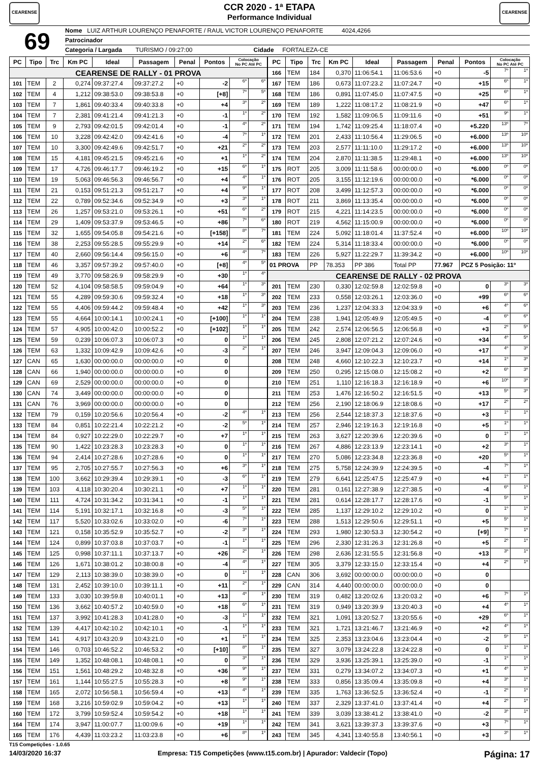CEARENSE
CCR 2020 - 1ª ETAPA
Performance Individual
CEARENSE
69
Nome LUIZ ARTHUR LOURENÇO PENAFORTE / RAUL VICTOR LOURENÇO PENAFORTE 4024,4266
Patrocinador
Categoria / Largada TURISMO / 09:27:00 Cidade FORTALEZA-CE
| PC | Tipo | Trc | Km PC | Ideal | Passagem | Penal | Pontos | Colocação No PC Até PC | |
| --- | --- | --- | --- | --- | --- | --- | --- | --- | --- |
| CEARENSE DE RALLY - 01 PROVA | | | | | | | | | |
| 101 | TEM | 2 | 0,274 | 09:37:27.4 | 09:37:27.2 | +0 | -2 | 6º | 6º |
| 102 | TEM | 4 | 1,212 | 09:38:53.0 | 09:38:53.8 | +0 | [+8] | 7º | 5º |
| 103 | TEM | 7 | 1,861 | 09:40:33.4 | 09:40:33.8 | +0 | +4 | 3º | 2º |
| 104 | TEM | 7 | 2,381 | 09:41:21.4 | 09:41:21.3 | +0 | -1 | 1º | 2º |
| 105 | TEM | 9 | 2,793 | 09:42:01.5 | 09:42:01.4 | +0 | -1 | 4º | 2º |
| 106 | TEM | 10 | 3,228 | 09:42:42.0 | 09:42:41.6 | +0 | -4 | 7º | 1º |
| 107 | TEM | 10 | 3,300 | 09:42:49.6 | 09:42:51.7 | +0 | +21 | 2º | 2º |
| 108 | TEM | 15 | 4,181 | 09:45:21.5 | 09:45:21.6 | +0 | +1 | 1º | 2º |
| 109 | TEM | 17 | 4,726 | 09:46:17.7 | 09:46:19.2 | +0 | +15 | 6º | 1º |
| 110 | TEM | 19 | 5,063 | 09:46:56.3 | 09:46:56.7 | +0 | +4 | 4º | 1º |
| 111 | TEM | 21 | 0,153 | 09:51:21.3 | 09:51:21.7 | +0 | +4 | 9º | 1º |
| 112 | TEM | 22 | 0,789 | 09:52:34.6 | 09:52:34.9 | +0 | +3 | 3º | 1º |
| 113 | TEM | 26 | 1,257 | 09:53:21.0 | 09:53:26.1 | +0 | +51 | 6º | 2º |
| 114 | TEM | 29 | 1,409 | 09:53:37.9 | 09:53:46.5 | +0 | +86 | 7º | 6º |
| 115 | TEM | 32 | 1,655 | 09:54:05.8 | 09:54:21.6 | +0 | [+158] | 8º | 7º |
| 116 | TEM | 38 | 2,253 | 09:55:28.5 | 09:55:29.9 | +0 | +14 | 2º | 6º |
| 117 | TEM | 40 | 2,660 | 09:56:14.4 | 09:56:15.0 | +0 | +6 | 4º | 7º |
| 118 | TEM | 46 | 3,357 | 09:57:39.2 | 09:57:40.0 | +0 | [+8] | 4º | 5º |
| 119 | TEM | 49 | 3,770 | 09:58:26.9 | 09:58:29.9 | +0 | +30 | 1º | 4º |
| 120 | TEM | 52 | 4,104 | 09:58:58.5 | 09:59:04.9 | +0 | +64 | 1º | 3º |
| 121 | TEM | 55 | 4,289 | 09:59:30.6 | 09:59:32.4 | +0 | +18 | 1º | 3º |
| 122 | TEM | 55 | 4,406 | 09:59:44.2 | 09:59:48.4 | +0 | +42 | 1º | 3º |
| 123 | TEM | 55 | 4,664 | 10:00:14.1 | 10:00:24.1 | +0 | [+100] | 1º | 1º |
| 124 | TEM | 57 | 4,905 | 10:00:42.0 | 10:00:52.2 | +0 | [+102] | 1º | 1º |
| 125 | TEM | 59 | 0,239 | 10:06:07.3 | 10:06:07.3 | +0 | 0 | 1º | 1º |
| 126 | TEM | 63 | 1,332 | 10:09:42.9 | 10:09:42.6 | +0 | -3 | 2º | 1º |
| 127 | CAN | 65 | 1,630 | 00:00:00.0 | 00:00:00.0 | +0 | 0 | | |
| 128 | CAN | 66 | 1,940 | 00:00:00.0 | 00:00:00.0 | +0 | 0 | | |
| 129 | CAN | 69 | 2,529 | 00:00:00.0 | 00:00:00.0 | +0 | 0 | | |
| 130 | CAN | 74 | 3,449 | 00:00:00.0 | 00:00:00.0 | +0 | 0 | | |
| 131 | CAN | 76 | 3,969 | 00:00:00.0 | 00:00:00.0 | +0 | 0 | | |
| 132 | TEM | 79 | 0,159 | 10:20:56.6 | 10:20:56.4 | +0 | -2 | 4º | 1º |
| 133 | TEM | 84 | 0,851 | 10:22:21.4 | 10:22:21.2 | +0 | -2 | 5º | 1º |
| 134 | TEM | 84 | 0,927 | 10:22:29.0 | 10:22:29.7 | +0 | +7 | 1º | 1º |
| 135 | TEM | 90 | 1,422 | 10:23:28.3 | 10:23:28.3 | +0 | 0 | 1º | 1º |
| 136 | TEM | 94 | 2,414 | 10:27:28.6 | 10:27:28.6 | +0 | 0 | 1º | 1º |
| 137 | TEM | 95 | 2,705 | 10:27:55.7 | 10:27:56.3 | +0 | +6 | 3º | 1º |
| 138 | TEM | 100 | 3,662 | 10:29:39.4 | 10:29:39.1 | +0 | -3 | 6º | 1º |
| 139 | TEM | 103 | 4,118 | 10:30:20.4 | 10:30:21.1 | +0 | +7 | 1º | 1º |
| 140 | TEM | 111 | 4,724 | 10:31:34.2 | 10:31:34.1 | +0 | -1 | 1º | 1º |
| 141 | TEM | 114 | 5,191 | 10:32:17.1 | 10:32:16.8 | +0 | -3 | 5º | 1º |
| 142 | TEM | 117 | 5,520 | 10:33:02.6 | 10:33:02.0 | +0 | -6 | 7º | 1º |
| 143 | TEM | 121 | 0,158 | 10:35:52.9 | 10:35:52.7 | +0 | -2 | 3º | 1º |
| 144 | TEM | 124 | 0,899 | 10:37:03.8 | 10:37:03.7 | +0 | -1 | 1º | 1º |
| 145 | TEM | 125 | 0,998 | 10:37:11.1 | 10:37:13.7 | +0 | +26 | 2º | 1º |
| 146 | TEM | 126 | 1,671 | 10:38:01.2 | 10:38:00.8 | +0 | -4 | 4º | 1º |
| 147 | TEM | 129 | 2,113 | 10:38:39.0 | 10:38:39.0 | +0 | 0 | 1º | 1º |
| 148 | TEM | 131 | 2,452 | 10:39:10.0 | 10:39:11.1 | +0 | +11 | 2º | 1º |
| 149 | TEM | 133 | 3,030 | 10:39:59.8 | 10:40:01.1 | +0 | +13 | 4º | 1º |
| 150 | TEM | 136 | 3,662 | 10:40:57.2 | 10:40:59.0 | +0 | +18 | 6º | 1º |
| 151 | TEM | 137 | 3,992 | 10:41:28.3 | 10:41:28.0 | +0 | -3 | 1º | 1º |
| 152 | TEM | 139 | 4,417 | 10:42:10.2 | 10:42:10.1 | +0 | -1 | 1º | 1º |
| 153 | TEM | 141 | 4,917 | 10:43:20.9 | 10:43:21.0 | +0 | +1 | 1º | 1º |
| 154 | TEM | 146 | 0,703 | 10:46:52.2 | 10:46:53.2 | +0 | [+10] | 8º | 1º |
| 155 | TEM | 149 | 1,352 | 10:48:08.1 | 10:48:08.1 | +0 | 0 | 3º | 1º |
| 156 | TEM | 151 | 1,561 | 10:48:29.2 | 10:48:32.8 | +0 | +36 | 9º | 1º |
| 157 | TEM | 161 | 1,144 | 10:55:27.5 | 10:55:28.3 | +0 | +8 | 9º | 1º |
| 158 | TEM | 165 | 2,072 | 10:56:58.1 | 10:56:59.4 | +0 | +13 | 4º | 1º |
| 159 | TEM | 168 | 3,216 | 10:59:02.9 | 10:59:04.2 | +0 | +13 | 1º | 1º |
| 160 | TEM | 172 | 3,799 | 10:59:52.4 | 10:59:54.2 | +0 | +18 | 1º | 1º |
| 164 | TEM | 174 | 3,947 | 11:00:07.7 | 11:00:09.6 | +0 | +19 | 1º | 1º |
| 165 | TEM | 176 | 4,439 | 11:03:23.2 | 11:03:23.8 | +0 | +6 | 8º | 1º |
| PC | Tipo | Trc | Km PC | Ideal | Passagem | Penal | Pontos | Colocação No PC Até PC | |
| --- | --- | --- | --- | --- | --- | --- | --- | --- | --- |
| 166 | TEM | 184 | 0,370 | 11:06:54.1 | 11:06:53.6 | +0 | -5 | 7º | 1º |
| 167 | TEM | 186 | 0,673 | 11:07:23.2 | 11:07:24.7 | +0 | +15 | 6º | 1º |
| 168 | TEM | 186 | 0,891 | 11:07:45.0 | 11:07:47.5 | +0 | +25 | 6º | 1º |
| 169 | TEM | 189 | 1,222 | 11:08:17.2 | 11:08:21.9 | +0 | +47 | 6º | 1º |
| 170 | TEM | 192 | 1,582 | 11:09:06.5 | 11:09:11.6 | +0 | +51 | 9º | 1º |
| 171 | TEM | 194 | 1,742 | 11:09:25.4 | 11:18:07.4 | +0 | +5.220 | 13º | 7º |
| 172 | TEM | 201 | 2,433 | 11:10:56.4 | 11:29:06.5 | +0 | +6.000 | 13º | 10º |
| 173 | TEM | 203 | 2,577 | 11:11:10.0 | 11:29:17.2 | +0 | +6.000 | 13º | 10º |
| 174 | TEM | 204 | 2,870 | 11:11:38.5 | 11:29:48.1 | +0 | +6.000 | 13º | 10º |
| 175 | ROT | 205 | 3,009 | 11:11:58.6 | 00:00:00.0 | +0 | *6.000 | 0º | 0º |
| 176 | ROT | 205 | 3,155 | 11:12:19.6 | 00:00:00.0 | +0 | *6.000 | 0º | 0º |
| 177 | ROT | 208 | 3,499 | 11:12:57.3 | 00:00:00.0 | +0 | *6.000 | 0º | 0º |
| 178 | ROT | 211 | 3,869 | 11:13:35.4 | 00:00:00.0 | +0 | *6.000 | 0º | 0º |
| 179 | ROT | 215 | 4,221 | 11:14:23.5 | 00:00:00.0 | +0 | *6.000 | 0º | 0º |
| 180 | ROT | 219 | 4,562 | 11:15:00.9 | 00:00:00.0 | +0 | *6.000 | 0º | 0º |
| 181 | TEM | 224 | 5,092 | 11:18:01.4 | 11:37:52.4 | +0 | +6.000 | 10º | 10º |
| 182 | TEM | 224 | 5,314 | 11:18:33.4 | 00:00:00.0 | +0 | *6.000 | 0º | 0º |
| 183 | TEM | 226 | 5,927 | 11:22:29.7 | 11:39:34.2 | +0 | +6.000 | 10º | 10º |
| 01 PROVA | | PP | 78.353 | PP 386 | Total PP | 77.967 | PCZ 5 Posição: 11º | | |
| CEARENSE DE RALLY - 02 PROVA | | | | | | | | | |
| 201 | TEM | 230 | 0,330 | 12:02:59.8 | 12:02:59.8 | +0 | 0 | 3º | 3º |
| 202 | TEM | 233 | 0,558 | 12:03:26.1 | 12:03:36.0 | +0 | +99 | 6º | 6º |
| 203 | TEM | 236 | 1,237 | 12:04:33.3 | 12:04:33.9 | +0 | +6 | 4º | 6º |
| 204 | TEM | 238 | 1,941 | 12:05:49.9 | 12:05:49.5 | +0 | -4 | 6º | 6º |
| 205 | TEM | 242 | 2,574 | 12:06:56.5 | 12:06:56.8 | +0 | +3 | 2º | 5º |
| 206 | TEM | 245 | 2,808 | 12:07:21.2 | 12:07:24.6 | +0 | +34 | 4º | 5º |
| 207 | TEM | 246 | 3,947 | 12:09:04.3 | 12:09:06.0 | +0 | +17 | 4º | 3º |
| 208 | TEM | 248 | 4,660 | 12:10:22.3 | 12:10:23.7 | +0 | +14 | 1º | 3º |
| 209 | TEM | 250 | 0,295 | 12:15:08.0 | 12:15:08.2 | +0 | +2 | 6º | 3º |
| 210 | TEM | 251 | 1,110 | 12:16:18.3 | 12:16:18.9 | +0 | +6 | 10º | 3º |
| 211 | TEM | 253 | 1,476 | 12:16:50.2 | 12:16:51.5 | +0 | +13 | 5º | 3º |
| 212 | TEM | 256 | 2,190 | 12:18:06.9 | 12:18:08.6 | +0 | +17 | 2º | 2º |
| 213 | TEM | 256 | 2,544 | 12:18:37.3 | 12:18:37.6 | +0 | +3 | 1º | 1º |
| 214 | TEM | 257 | 2,946 | 12:19:16.3 | 12:19:16.8 | +0 | +5 | 1º | 1º |
| 215 | TEM | 263 | 3,627 | 12:20:39.6 | 12:20:39.6 | +0 | 0 | 1º | 1º |
| 216 | TEM | 267 | 4,886 | 12:23:13.9 | 12:23:14.1 | +0 | +2 | 3º | 1º |
| 217 | TEM | 270 | 5,086 | 12:23:34.8 | 12:23:36.8 | +0 | +20 | 5º | 1º |
| 218 | TEM | 275 | 5,758 | 12:24:39.9 | 12:24:39.5 | +0 | -4 | 7º | 1º |
| 219 | TEM | 279 | 6,641 | 12:25:47.5 | 12:25:47.9 | +0 | +4 | 1º | 1º |
| 220 | TEM | 281 | 0,161 | 12:27:38.9 | 12:27:38.5 | +0 | -4 | 6º | 1º |
| 221 | TEM | 281 | 0,614 | 12:28:17.7 | 12:28:17.6 | +0 | -1 | 5º | 1º |
| 222 | TEM | 285 | 1,137 | 12:29:10.2 | 12:29:10.2 | +0 | 0 | 1º | 1º |
| 223 | TEM | 288 | 1,513 | 12:29:50.6 | 12:29:51.1 | +0 | +5 | 5º | 1º |
| 224 | TEM | 293 | 1,980 | 12:30:53.3 | 12:30:54.2 | +0 | [+9] | 7º | 1º |
| 225 | TEM | 296 | 2,330 | 12:31:26.3 | 12:31:26.8 | +0 | +5 | 2º | 1º |
| 226 | TEM | 298 | 2,636 | 12:31:55.5 | 12:31:56.8 | +0 | +13 | 3º | 1º |
| 227 | TEM | 305 | 3,379 | 12:33:15.0 | 12:33:15.4 | +0 | +4 | 2º | 1º |
| 228 | CAN | 306 | 3,692 | 00:00:00.0 | 00:00:00.0 | +0 | 0 | | |
| 229 | CAN | 314 | 4,440 | 00:00:00.0 | 00:00:00.0 | +0 | 0 | | |
| 230 | TEM | 319 | 0,482 | 13:20:02.6 | 13:20:03.2 | +0 | +6 | 7º | 1º |
| 231 | TEM | 319 | 0,949 | 13:20:39.9 | 13:20:40.3 | +0 | +4 | 4º | 1º |
| 232 | TEM | 321 | 1,091 | 13:20:52.7 | 13:20:55.6 | +0 | +29 | 6º | 1º |
| 233 | TEM | 321 | 1,721 | 13:21:46.7 | 13:21:46.9 | +0 | +2 | 4º | 1º |
| 234 | TEM | 325 | 2,353 | 13:23:04.6 | 13:23:04.4 | +0 | -2 | 5º | 1º |
| 235 | TEM | 327 | 3,079 | 13:24:22.8 | 13:24:22.8 | +0 | 0 | 1º | 1º |
| 236 | TEM | 329 | 3,936 | 13:25:39.1 | 13:25:39.0 | +0 | -1 | 1º | 1º |
| 237 | TEM | 331 | 0,279 | 13:34:07.2 | 13:34:07.3 | +0 | +1 | 4º | 1º |
| 238 | TEM | 333 | 0,856 | 13:35:09.4 | 13:35:09.8 | +0 | +4 | 3º | 1º |
| 239 | TEM | 335 | 1,763 | 13:36:52.5 | 13:36:52.4 | +0 | -1 | 2º | 1º |
| 240 | TEM | 337 | 2,329 | 13:37:41.0 | 13:37:41.4 | +0 | +4 | 2º | 1º |
| 241 | TEM | 339 | 3,039 | 13:38:41.2 | 13:38:41.0 | +0 | -2 | 3º | 1º |
| 242 | TEM | 341 | 3,621 | 13:39:37.3 | 13:39:37.6 | +0 | +3 | 7º | 1º |
| 243 | TEM | 345 | 4,341 | 13:40:55.8 | 13:40:56.1 | +0 | +3 | 3º | 1º |
T15 Competições - 1.0.65
14/03/2020 16:37 Empresa: T15 Competições (www.t15.com.br) | Apurador: Valdecir (Topo) Página: 17